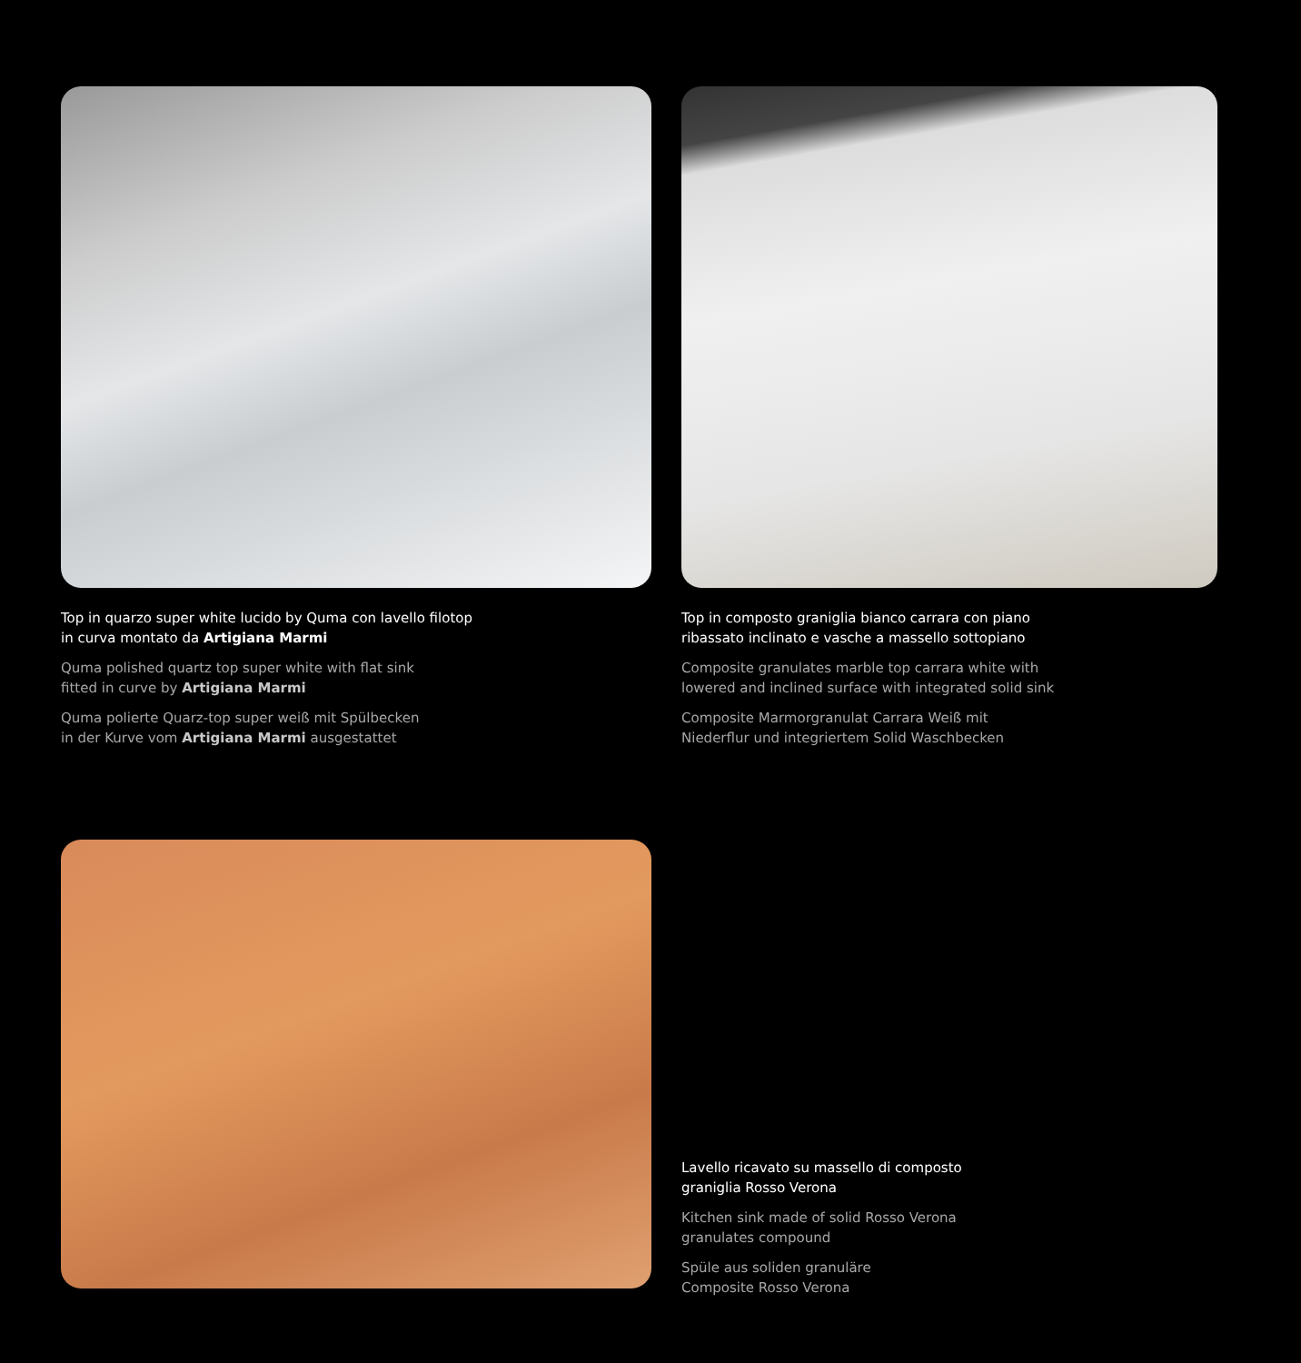Top in quarzo super white lucido by Quma con lavello filotop
in curva montato da Artigiana Marmi
Quma polished quartz top super white with flat sink
fitted in curve by Artigiana Marmi
Quma polierte Quarz-top super weiß mit Spülbecken
in der Kurve vom Artigiana Marmi ausgestattet
Top in composto graniglia bianco carrara con piano
ribassato inclinato e vasche a massello sottopiano
Composite granulates marble top carrara white with
lowered and inclined surface with integrated solid sink
Composite Marmorgranulat Carrara Weiß mit
Niederflur und integriertem Solid Waschbecken
Lavello ricavato su massello di composto
graniglia Rosso Verona
Kitchen sink made of solid Rosso Verona
granulates compound
Spüle aus soliden granuläre
Composite Rosso Verona